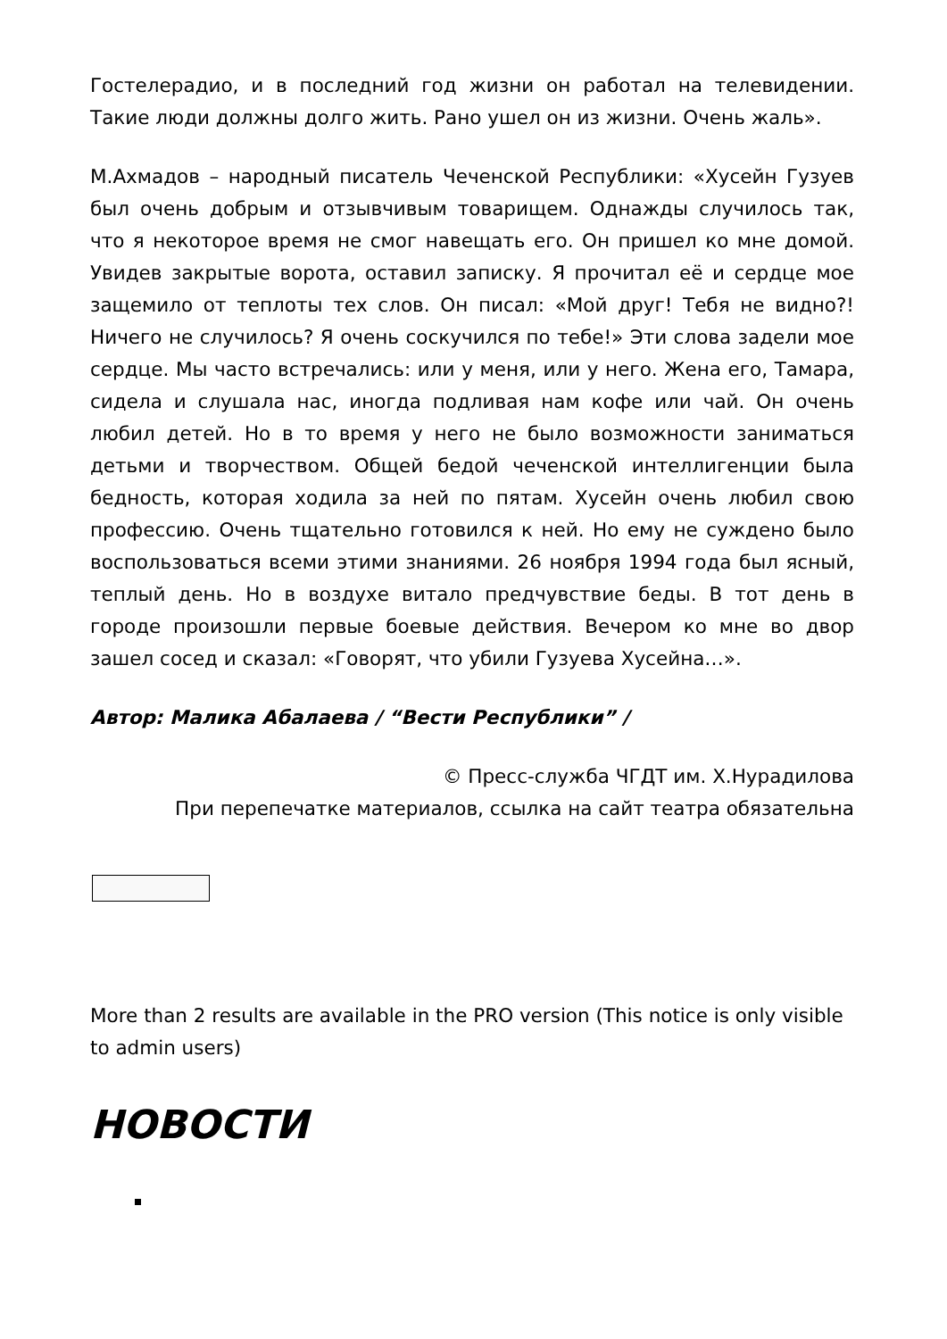Гостелерадио, и в последний год жизни он работал на телевидении. Такие люди должны долго жить. Рано ушел он из жизни. Очень жаль».
М.Ахмадов – народный писатель Чеченской Республики: «Хусейн Гузуев был очень добрым и отзывчивым товарищем. Однажды случилось так, что я некоторое время не смог навещать его. Он пришел ко мне домой. Увидев закрытые ворота, оставил записку. Я прочитал её и сердце мое защемило от теплоты тех слов. Он писал: «Мой друг! Тебя не видно?! Ничего не случилось? Я очень соскучился по тебе!» Эти слова задели мое сердце. Мы часто встречались: или у меня, или у него. Жена его, Тамара, сидела и слушала нас, иногда подливая нам кофе или чай. Он очень любил детей. Но в то время у него не было возможности заниматься детьми и творчеством. Общей бедой чеченской интеллигенции была бедность, которая ходила за ней по пятам. Хусейн очень любил свою профессию. Очень тщательно готовился к ней. Но ему не суждено было воспользоваться всеми этими знаниями. 26 ноября 1994 года был ясный, теплый день. Но в воздухе витало предчувствие беды. В тот день в городе произошли первые боевые действия. Вечером ко мне во двор зашел сосед и сказал: «Говорят, что убили Гузуева Хусейна…».
Автор: Малика Абалаева / “Вести Республики” /
© Пресс-служба ЧГДТ им. Х.Нурадилова
При перепечатке материалов, ссылка на сайт театра обязательна
More than 2 results are available in the PRO version (This notice is only visible to admin users)
НОВОСТИ